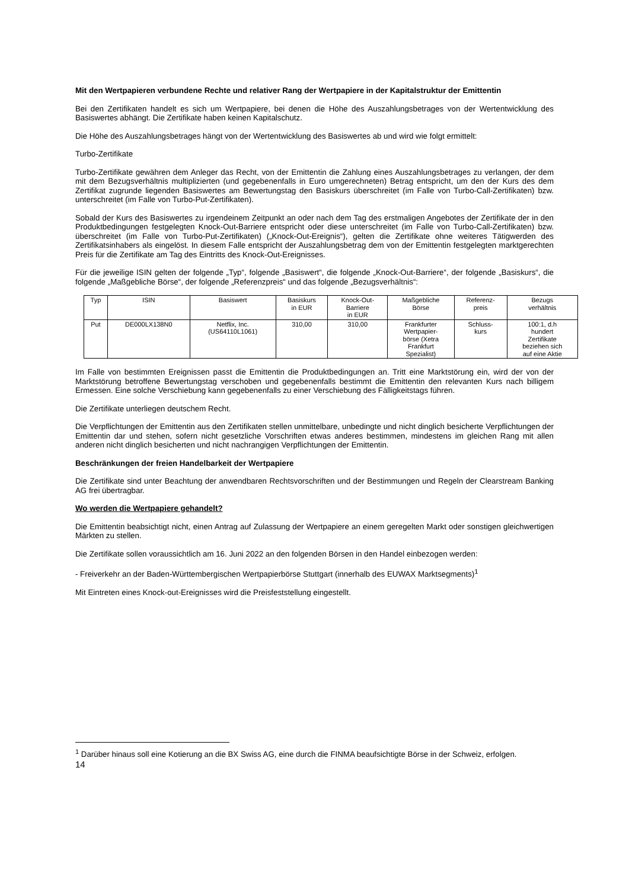Mit den Wertpapieren verbundene Rechte und relativer Rang der Wertpapiere in der Kapitalstruktur der Emittentin
Bei den Zertifikaten handelt es sich um Wertpapiere, bei denen die Höhe des Auszahlungsbetrages von der Wertentwicklung des Basiswertes abhängt. Die Zertifikate haben keinen Kapitalschutz.
Die Höhe des Auszahlungsbetrages hängt von der Wertentwicklung des Basiswertes ab und wird wie folgt ermittelt:
Turbo-Zertifikate
Turbo-Zertifikate gewähren dem Anleger das Recht, von der Emittentin die Zahlung eines Auszahlungsbetrages zu verlangen, der dem mit dem Bezugsverhältnis multiplizierten (und gegebenenfalls in Euro umgerechneten) Betrag entspricht, um den der Kurs des dem Zertifikat zugrunde liegenden Basiswertes am Bewertungstag den Basiskurs überschreitet (im Falle von Turbo-Call-Zertifikaten) bzw. unterschreitet (im Falle von Turbo-Put-Zertifikaten).
Sobald der Kurs des Basiswertes zu irgendeinem Zeitpunkt an oder nach dem Tag des erstmaligen Angebotes der Zertifikate der in den Produktbedingungen festgelegten Knock-Out-Barriere entspricht oder diese unterschreitet (im Falle von Turbo-Call-Zertifikaten) bzw. überschreitet (im Falle von Turbo-Put-Zertifikaten) („Knock-Out-Ereignis“), gelten die Zertifikate ohne weiteres Tätigwerden des Zertifikatsinhabers als eingelöst. In diesem Falle entspricht der Auszahlungsbetrag dem von der Emittentin festgelegten marktgerechten Preis für die Zertifikate am Tag des Eintritts des Knock-Out-Ereignisses.
Für die jeweilige ISIN gelten der folgende „Typ“, folgende „Basiswert“, die folgende „Knock-Out-Barriere“, der folgende „Basiskurs“, die folgende „Maßgebliche Börse“, der folgende „Referenzpreis“ und das folgende „Bezugsverhältnis“:
| Typ | ISIN | Basiswert | Basiskurs in EUR | Knock-Out- Barriere in EUR | Maßgebliche Börse | Referenz- preis | Bezugs verhältnis |
| --- | --- | --- | --- | --- | --- | --- | --- |
| Put | DE000LX138N0 | Netflix, Inc. (US64110L1061) | 310,00 | 310,00 | Frankfurter Wertpapier- börse (Xetra Frankfurt Spezialist) | Schluss- kurs | 100:1, d.h hundert Zertifikate beziehen sich auf eine Aktie |
Im Falle von bestimmten Ereignissen passt die Emittentin die Produktbedingungen an. Tritt eine Marktstörung ein, wird der von der Marktstörung betroffene Bewertungstag verschoben und gegebenenfalls bestimmt die Emittentin den relevanten Kurs nach billigem Ermessen. Eine solche Verschiebung kann gegebenenfalls zu einer Verschiebung des Fälligkeitstags führen.
Die Zertifikate unterliegen deutschem Recht.
Die Verpflichtungen der Emittentin aus den Zertifikaten stellen unmittelbare, unbedingte und nicht dinglich besicherte Verpflichtungen der Emittentin dar und stehen, sofern nicht gesetzliche Vorschriften etwas anderes bestimmen, mindestens im gleichen Rang mit allen anderen nicht dinglich besicherten und nicht nachrangigen Verpflichtungen der Emittentin.
Beschränkungen der freien Handelbarkeit der Wertpapiere
Die Zertifikate sind unter Beachtung der anwendbaren Rechtsvorschriften und der Bestimmungen und Regeln der Clearstream Banking AG frei übertragbar.
Wo werden die Wertpapiere gehandelt?
Die Emittentin beabsichtigt nicht, einen Antrag auf Zulassung der Wertpapiere an einem geregelten Markt oder sonstigen gleichwertigen Märkten zu stellen.
Die Zertifikate sollen voraussichtlich am 16. Juni 2022 an den folgenden Börsen in den Handel einbezogen werden:
- Freiverkehr an der Baden-Württembergischen Wertpapierbörse Stuttgart (innerhalb des EUWAX Marktsegments)<sup>1</sup>
Mit Eintreten eines Knock-out-Ereignisses wird die Preisfeststellung eingestellt.
<sup>1</sup> Darüber hinaus soll eine Kotierung an die BX Swiss AG, eine durch die FINMA beaufsichtigte Börse in der Schweiz, erfolgen.
14